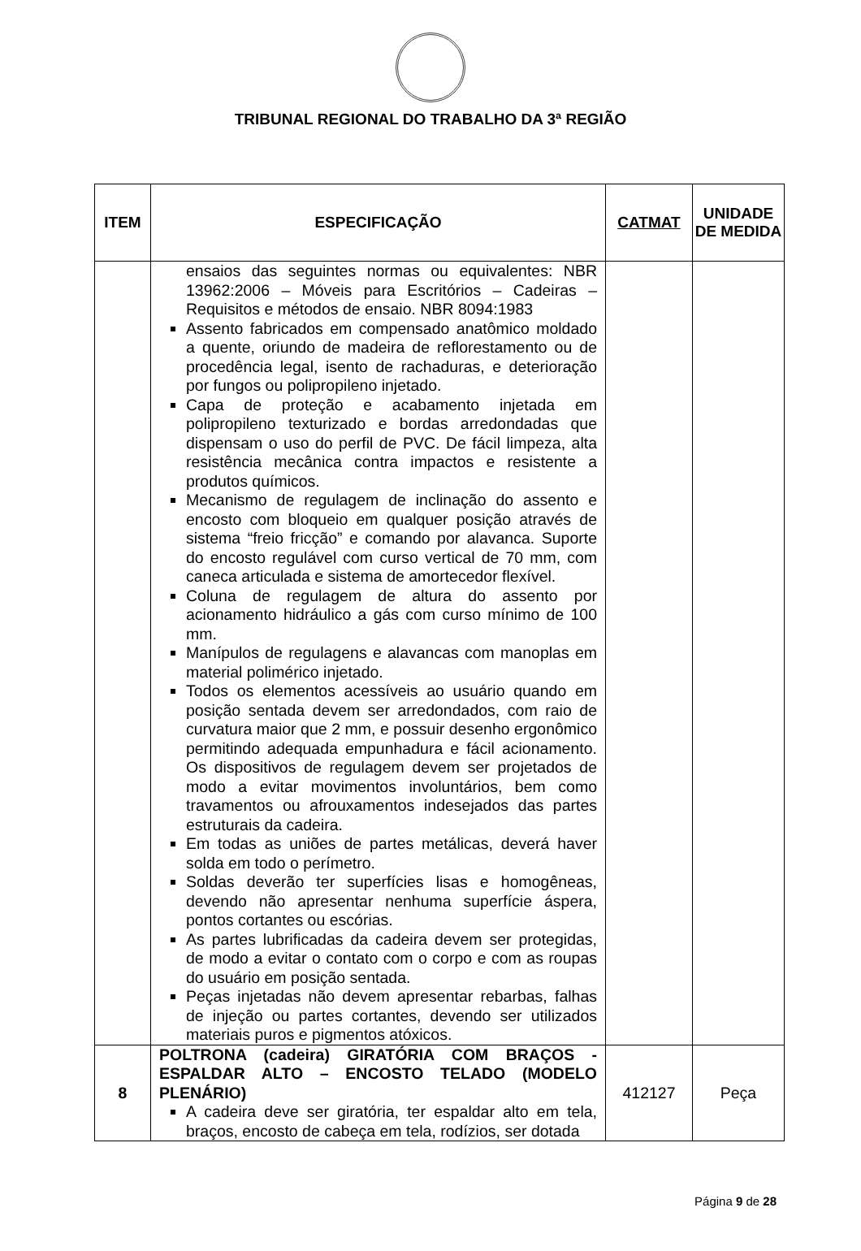TRIBUNAL REGIONAL DO TRABALHO DA 3ª REGIÃO
| ITEM | ESPECIFICAÇÃO | CATMAT | UNIDADE DE MEDIDA |
| --- | --- | --- | --- |
| | ensaios das seguintes normas ou equivalentes: NBR 13962:2006 – Móveis para Escritórios – Cadeiras – Requisitos e métodos de ensaio. NBR 8094:1983 Assento fabricados em compensado anatômico moldado a quente, oriundo de madeira de reflorestamento ou de procedência legal, isento de rachaduras, e deterioração por fungos ou polipropileno injetado. Capa de proteção e acabamento injetada em polipropileno texturizado e bordas arredondadas que dispensam o uso do perfil de PVC. De fácil limpeza, alta resistência mecânica contra impactos e resistente a produtos químicos. Mecanismo de regulagem de inclinação do assento e encosto com bloqueio em qualquer posição através de sistema “freio fricção” e comando por alavanca. Suporte do encosto regulável com curso vertical de 70 mm, com caneca articulada e sistema de amortecedor flexível. Coluna de regulagem de altura do assento por acionamento hidráulico a gás com curso mínimo de 100 mm. Manípulos de regulagens e alavancas com manoplas em material polimérico injetado. Todos os elementos acessíveis ao usuário quando em posição sentada devem ser arredondados, com raio de curvatura maior que 2 mm, e possuir desenho ergonômico permitindo adequada empunhadura e fácil acionamento. Os dispositivos de regulagem devem ser projetados de modo a evitar movimentos involuntários, bem como travamentos ou afrouxamentos indesejados das partes estruturais da cadeira. Em todas as uniões de partes metálicas, deverá haver solda em todo o perímetro. Soldas deverão ter superfícies lisas e homogêneas, devendo não apresentar nenhuma superfície áspera, pontos cortantes ou escórias. As partes lubrificadas da cadeira devem ser protegidas, de modo a evitar o contato com o corpo e com as roupas do usuário em posição sentada. Peças injetadas não devem apresentar rebarbas, falhas de injeção ou partes cortantes, devendo ser utilizados materiais puros e pigmentos atóxicos. | | |
| 8 | POLTRONA (cadeira) GIRATÓRIA COM BRAÇOS - ESPALDAR ALTO – ENCOSTO TELADO (MODELO PLENÁRIO) A cadeira deve ser giratória, ter espaldar alto em tela, braços, encosto de cabeça em tela, rodízios, ser dotada | 412127 | Peça |
Página 9 de 28